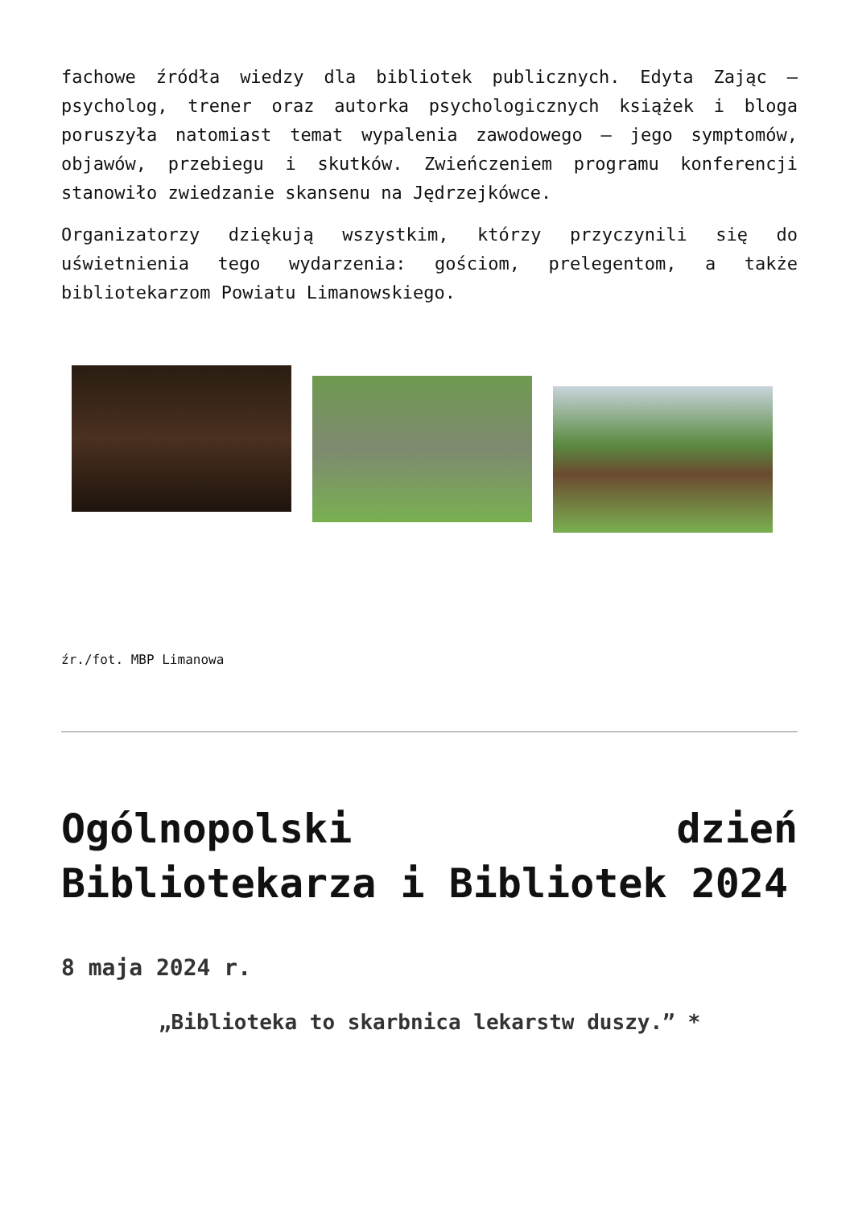fachowe źródła wiedzy dla bibliotek publicznych. Edyta Zając – psycholog, trener oraz autorka psychologicznych książek i bloga poruszyła natomiast temat wypalenia zawodowego – jego symptomów, objawów, przebiegu i skutków. Zwieńczeniem programu konferencji stanowiło zwiedzanie skansenu na Jędrzejkówce.
Organizatorzy dziękują wszystkim, którzy przyczynili się do uświetnienia tego wydarzenia: gościom, prelegentom, a także bibliotekarzom Powiatu Limanowskiego.
źr./fot. MBP Limanowa
Ogólnopolski dzień Bibliotekarza i Bibliotek 2024
8 maja 2024 r.
„Biblioteka to skarbnica lekarstw duszy.” *